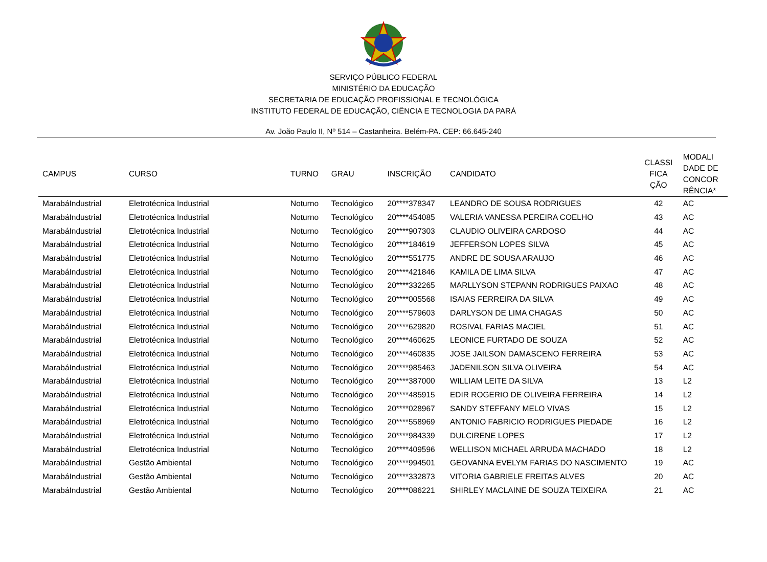SERVIÇO PÚBLICO FEDERAL
MINISTÉRIO DA EDUCAÇÃO
SECRETARIA DE EDUCAÇÃO PROFISSIONAL E TECNOLÓGICA
INSTITUTO FEDERAL DE EDUCAÇÃO, CIÊNCIA E TECNOLOGIA DA PARÁ
Av. João Paulo II, Nº 514 – Castanheira. Belém-PA. CEP: 66.645-240
| CAMPUS | CURSO | TURNO | GRAU | INSCRIÇÃO | CANDIDATO | CLASSI FICA ÇÃO | MODALI DADE DE CONCOR RÊNCIA* |
| --- | --- | --- | --- | --- | --- | --- | --- |
| MarabáIndustrial | Eletrotécnica Industrial | Noturno | Tecnológico | 20****378347 | LEANDRO DE SOUSA RODRIGUES | 42 | AC |
| MarabáIndustrial | Eletrotécnica Industrial | Noturno | Tecnológico | 20****454085 | VALERIA VANESSA PEREIRA COELHO | 43 | AC |
| MarabáIndustrial | Eletrotécnica Industrial | Noturno | Tecnológico | 20****907303 | CLAUDIO OLIVEIRA CARDOSO | 44 | AC |
| MarabáIndustrial | Eletrotécnica Industrial | Noturno | Tecnológico | 20****184619 | JEFFERSON LOPES SILVA | 45 | AC |
| MarabáIndustrial | Eletrotécnica Industrial | Noturno | Tecnológico | 20****551775 | ANDRE DE SOUSA ARAUJO | 46 | AC |
| MarabáIndustrial | Eletrotécnica Industrial | Noturno | Tecnológico | 20****421846 | KAMILA DE LIMA SILVA | 47 | AC |
| MarabáIndustrial | Eletrotécnica Industrial | Noturno | Tecnológico | 20****332265 | MARLLYSON STEPANN RODRIGUES PAIXAO | 48 | AC |
| MarabáIndustrial | Eletrotécnica Industrial | Noturno | Tecnológico | 20****005568 | ISAIAS FERREIRA DA SILVA | 49 | AC |
| MarabáIndustrial | Eletrotécnica Industrial | Noturno | Tecnológico | 20****579603 | DARLYSON DE LIMA CHAGAS | 50 | AC |
| MarabáIndustrial | Eletrotécnica Industrial | Noturno | Tecnológico | 20****629820 | ROSIVAL FARIAS MACIEL | 51 | AC |
| MarabáIndustrial | Eletrotécnica Industrial | Noturno | Tecnológico | 20****460625 | LEONICE FURTADO DE SOUZA | 52 | AC |
| MarabáIndustrial | Eletrotécnica Industrial | Noturno | Tecnológico | 20****460835 | JOSE JAILSON DAMASCENO FERREIRA | 53 | AC |
| MarabáIndustrial | Eletrotécnica Industrial | Noturno | Tecnológico | 20****985463 | JADENILSON SILVA OLIVEIRA | 54 | AC |
| MarabáIndustrial | Eletrotécnica Industrial | Noturno | Tecnológico | 20****387000 | WILLIAM LEITE DA SILVA | 13 | L2 |
| MarabáIndustrial | Eletrotécnica Industrial | Noturno | Tecnológico | 20****485915 | EDIR ROGERIO DE OLIVEIRA FERREIRA | 14 | L2 |
| MarabáIndustrial | Eletrotécnica Industrial | Noturno | Tecnológico | 20****028967 | SANDY STEFFANY MELO VIVAS | 15 | L2 |
| MarabáIndustrial | Eletrotécnica Industrial | Noturno | Tecnológico | 20****558969 | ANTONIO FABRICIO RODRIGUES PIEDADE | 16 | L2 |
| MarabáIndustrial | Eletrotécnica Industrial | Noturno | Tecnológico | 20****984339 | DULCIRENE LOPES | 17 | L2 |
| MarabáIndustrial | Eletrotécnica Industrial | Noturno | Tecnológico | 20****409596 | WELLISON MICHAEL ARRUDA MACHADO | 18 | L2 |
| MarabáIndustrial | Gestão Ambiental | Noturno | Tecnológico | 20****994501 | GEOVANNA EVELYM FARIAS DO NASCIMENTO | 19 | AC |
| MarabáIndustrial | Gestão Ambiental | Noturno | Tecnológico | 20****332873 | VITORIA GABRIELE FREITAS ALVES | 20 | AC |
| MarabáIndustrial | Gestão Ambiental | Noturno | Tecnológico | 20****086221 | SHIRLEY MACLAINE DE SOUZA TEIXEIRA | 21 | AC |